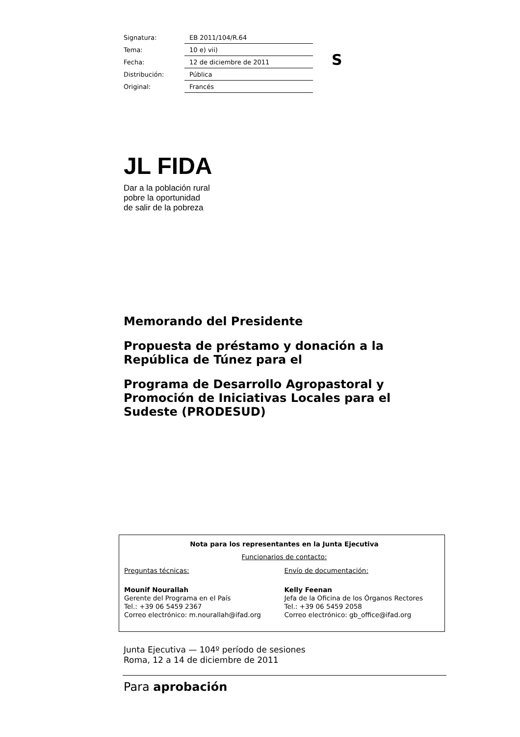| Signatura: | EB 2011/104/R.64 |
| Tema: | 10 e) vii) |
| Fecha: | 12 de diciembre de 2011 |
| Distribución: | Pública |
| Original: | Francés |
S
JL FIDA
Dar a la población rural
pobre la oportunidad
de salir de la pobreza
Memorando del Presidente
Propuesta de préstamo y donación a la República de Túnez para el
Programa de Desarrollo Agropastoral y Promoción de Iniciativas Locales para el Sudeste (PRODESUD)
Nota para los representantes en la Junta Ejecutiva
Funcionarios de contacto:
| Preguntas técnicas: | Envío de documentación: |
| Mounif Nourallah Gerente del Programa en el País Tel.: +39 06 5459 2367 Correo electrónico: m.nourallah@ifad.org | Kelly Feenan Jefa de la Oficina de los Órganos Rectores Tel.: +39 06 5459 2058 Correo electrónico: gb_office@ifad.org |
Junta Ejecutiva — 104º período de sesiones
Roma, 12 a 14 de diciembre de 2011
Para aprobación